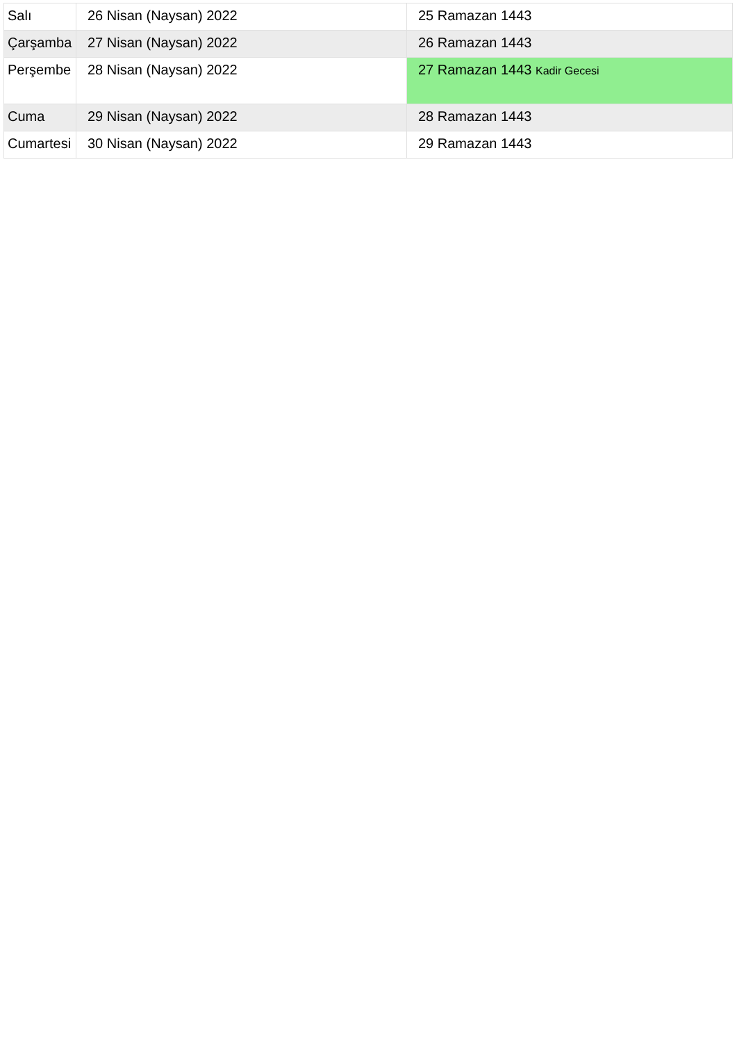| Salı | 26 Nisan (Naysan) 2022 | 25 Ramazan 1443 |
| Çarşamba | 27 Nisan (Naysan) 2022 | 26 Ramazan 1443 |
| Perşembe | 28 Nisan (Naysan) 2022 | 27 Ramazan 1443 Kadir Gecesi |
| Cuma | 29 Nisan (Naysan) 2022 | 28 Ramazan 1443 |
| Cumartesi | 30 Nisan (Naysan) 2022 | 29 Ramazan 1443 |